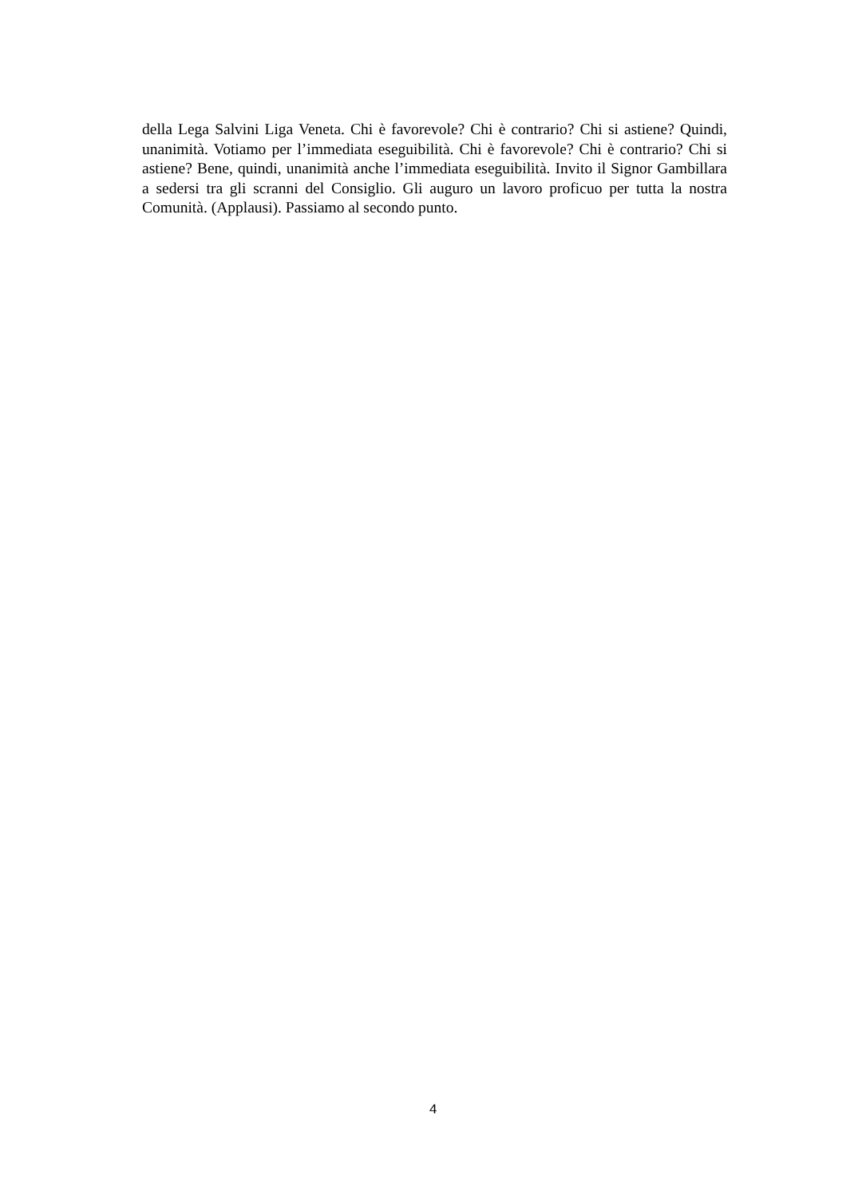della Lega Salvini Liga Veneta. Chi è favorevole? Chi è contrario? Chi si astiene? Quindi, unanimità. Votiamo per l’immediata eseguibilità. Chi è favorevole? Chi è contrario? Chi si astiene? Bene, quindi, unanimità anche l’immediata eseguibilità. Invito il Signor Gambillara a sedersi tra gli scranni del Consiglio. Gli auguro un lavoro proficuo per tutta la nostra Comunità. (Applausi). Passiamo al secondo punto.
4